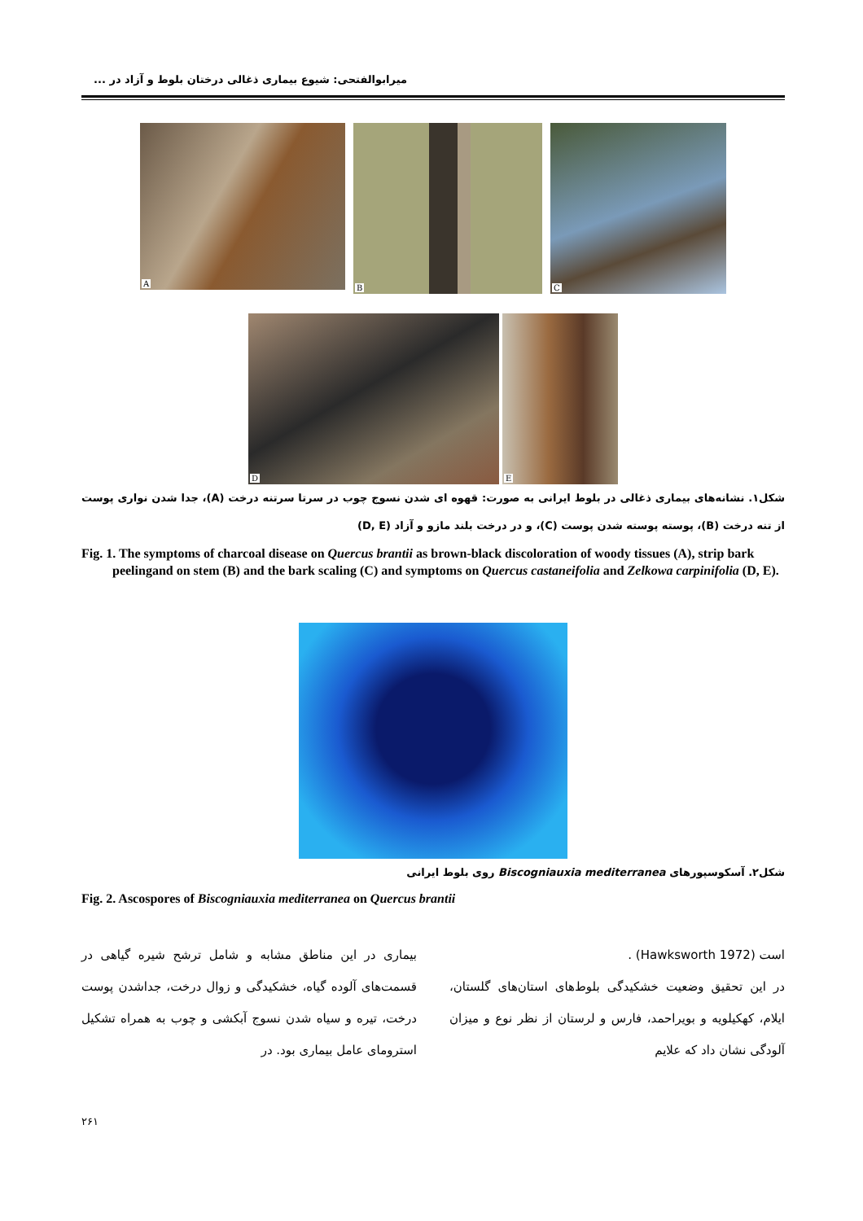میرابوالفتحی: شیوع بیماری ذغالی درختان بلوط و آزاد در ...
A
B
C
D
E
شکل۱. نشانه‌های بیماری ذغالی در بلوط ایرانی به صورت: قهوه ای شدن نسوج چوب در سرتا سرتنه درخت (A)، جدا شدن نواری پوست از تنه درخت (B)، پوسته پوسته شدن پوست (C)، و در درخت بلند مازو و آزاد (D, E)
Fig. 1. The symptoms of charcoal disease on Quercus brantii as brown-black discoloration of woody tissues (A), strip bark peelingand on stem (B) and the bark scaling (C) and symptoms on Quercus castaneifolia and Zelkowa carpinifolia (D, E).
شکل۲. آسکوسپورهای Biscogniauxia mediterranea روی بلوط ایرانی
Fig. 2. Ascospores of Biscogniauxia mediterranea on Quercus brantii
است (Hawksworth 1972) .
در این تحقیق وضعیت خشکیدگی بلوط‌های استان‌های گلستان، ایلام، کهکیلویه و بویراحمد، فارس و لرستان از نظر نوع و میزان آلودگی نشان داد که علایم
بیماری در این مناطق مشابه و شامل ترشح شیره گیاهی در قسمت‌های آلوده گیاه، خشکیدگی و زوال درخت، جداشدن پوست درخت، تیره و سیاه شدن نسوج آبکشی و چوب به همراه تشکیل استرومای عامل بیماری بود. در
۲۶۱